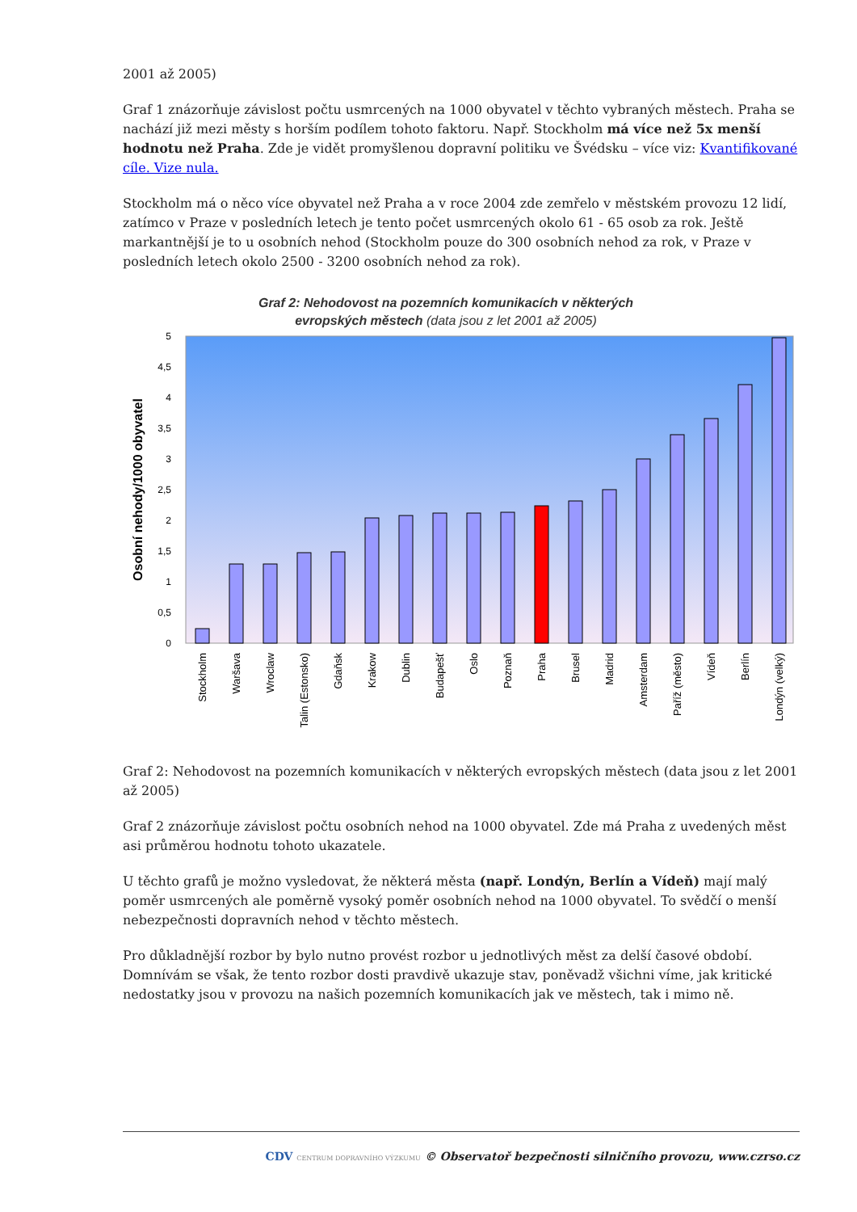2001 až 2005)
Graf 1 znázorňuje závislost počtu usmrcených na 1000 obyvatel v těchto vybraných městech. Praha se nachází již mezi městy s horším podílem tohoto faktoru. Např. Stockholm má více než 5x menší hodnotu než Praha. Zde je vidět promyšlenou dopravní politiku ve Švédsku – více viz: Kvantifikované cíle. Vize nula.
Stockholm má o něco více obyvatel než Praha a v roce 2004 zde zemřelo v městském provozu 12 lidí, zatímco v Praze v posledních letech je tento počet usmrcených okolo 61 - 65 osob za rok. Ještě markantnější je to u osobních nehod (Stockholm pouze do 300 osobních nehod za rok, v Praze v posledních letech okolo 2500 - 3200 osobních nehod za rok).
Graf 2: Nehodovost na pozemních komunikacích v některých
evropských městech (data jsou z let 2001 až 2005)
Osobní nehody/1000 obyvatel
0
0,5
1
1,5
2
2,5
3
3,5
4
4,5
5
Stockholm
Waršava
Wroclaw
Talin (Estonsko)
Gdaňsk
Krakow
Dublin
Budapešť
Oslo
Poznaň
Praha
Brusel
Madrid
Amsterdam
Paříž (město)
Vídeň
Berlín
Londýn (velký)
Graf 2: Nehodovost na pozemních komunikacích v některých evropských městech (data jsou z let 2001 až 2005)
Graf 2 znázorňuje závislost počtu osobních nehod na 1000 obyvatel. Zde má Praha z uvedených měst asi průměrou hodnotu tohoto ukazatele.
U těchto grafů je možno vysledovat, že některá města (např. Londýn, Berlín a Vídeň) mají malý poměr usmrcených ale poměrně vysoký poměr osobních nehod na 1000 obyvatel. To svědčí o menší nebezpečnosti dopravních nehod v těchto městech.
Pro důkladnější rozbor by bylo nutno provést rozbor u jednotlivých měst za delší časové období. Domnívám se však, že tento rozbor dosti pravdivě ukazuje stav, poněvadž všichni víme, jak kritické nedostatky jsou v provozu na našich pozemních komunikacích jak ve městech, tak i mimo ně.
CDV CENTRUM DOPRAVNÍHO VÝZKUMU © Observatoř bezpečnosti silničního provozu, www.czrso.cz